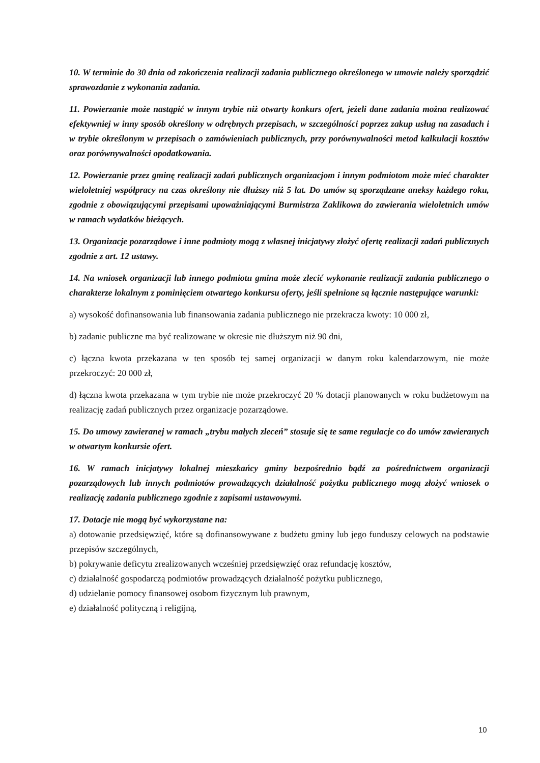10. W terminie do 30 dnia od zakończenia realizacji zadania publicznego określonego w umowie należy sporządzić sprawozdanie z wykonania zadania.
11. Powierzanie może nastąpić w innym trybie niż otwarty konkurs ofert, jeżeli dane zadania można realizować efektywniej w inny sposób określony w odrębnych przepisach, w szczególności poprzez zakup usług na zasadach i w trybie określonym w przepisach o zamówieniach publicznych, przy porównywalności metod kalkulacji kosztów oraz porównywalności opodatkowania.
12. Powierzanie przez gminę realizacji zadań publicznych organizacjom i innym podmiotom może mieć charakter wieloletniej współpracy na czas określony nie dłuższy niż 5 lat. Do umów są sporządzane aneksy każdego roku, zgodnie z obowiązującymi przepisami upoważniającymi Burmistrza Zaklikowa do zawierania wieloletnich umów w ramach wydatków bieżących.
13. Organizacje pozarządowe i inne podmioty mogą z własnej inicjatywy złożyć ofertę realizacji zadań publicznych zgodnie z art. 12 ustawy.
14. Na wniosek organizacji lub innego podmiotu gmina może zlecić wykonanie realizacji zadania publicznego o charakterze lokalnym z pominięciem otwartego konkursu oferty, jeśli spełnione są łącznie następujące warunki:
a) wysokość dofinansowania lub finansowania zadania publicznego nie przekracza kwoty: 10 000 zł,
b) zadanie publiczne ma być realizowane w okresie nie dłuższym niż 90 dni,
c) łączna kwota przekazana w ten sposób tej samej organizacji w danym roku kalendarzowym, nie może przekroczyć: 20 000 zł,
d) łączna kwota przekazana w tym trybie nie może przekroczyć 20 % dotacji planowanych w roku budżetowym na realizację zadań publicznych przez organizacje pozarządowe.
15. Do umowy zawieranej w ramach „trybu małych zleceń” stosuje się te same regulacje co do umów zawieranych w otwartym konkursie ofert.
16. W ramach inicjatywy lokalnej mieszkańcy gminy bezpośrednio bądź za pośrednictwem organizacji pozarządowych lub innych podmiotów prowadzących działalność pożytku publicznego mogą złożyć wniosek o realizację zadania publicznego zgodnie z zapisami ustawowymi.
17. Dotacje nie mogą być wykorzystane na:
a) dotowanie przedsięwzięć, które są dofinansowywane z budżetu gminy lub jego funduszy celowych na podstawie przepisów szczególnych,
b) pokrywanie deficytu zrealizowanych wcześniej przedsięwzięć oraz refundację kosztów,
c) działalność gospodarczą podmiotów prowadzących działalność pożytku publicznego,
d) udzielanie pomocy finansowej osobom fizycznym lub prawnym,
e) działalność polityczną i religijną,
10